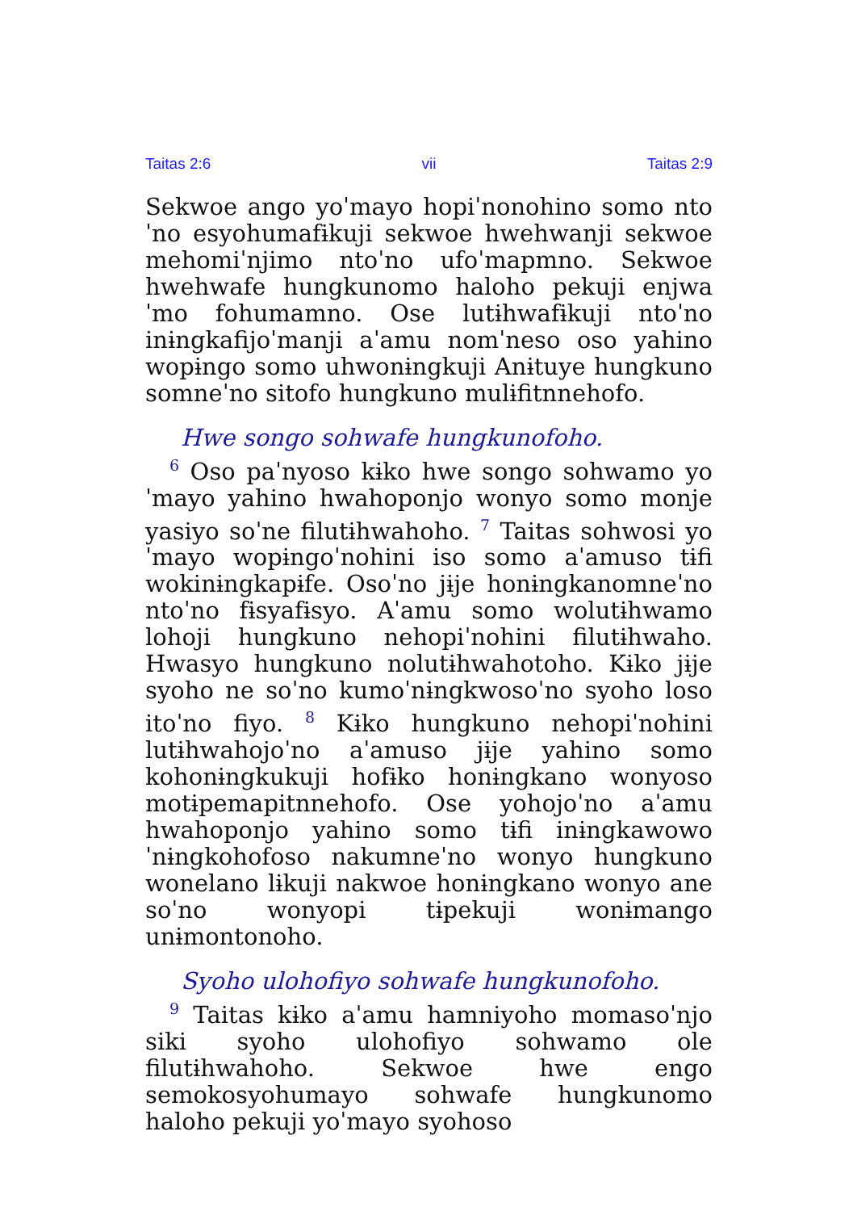Taitas 2:6 vii Taitas 2:9
Sekwoe ango yoˈmayo hopiˈnonohino somo ntoˈno esyohumafɨkuji sekwoe hwehwanji sekwoe mehomiˈnjimo ntoˈno ufoˈmapmno. Sekwoe hwehwafe hungkunomo haloho pekuji enjwaˈmo fohumamno. Ose lutɨhwafɨkuji ntoˈno inɨngkafijoˈmanji aˈamu nomˈneso oso yahino wopɨngo somo uhwonɨngkuji Anɨtuye hungkuno somneˈno sitofo hungkuno mulɨfitnnehofo.
Hwe songo sohwafe hungkunofoho.
<sup>6</sup> Oso paˈnyoso kɨko hwe songo sohwamo yoˈmayo yahino hwahoponjo wonyo somo monje yasiyo soˈne filutɨhwahoho. <sup>7</sup> Taitas sohwosi yoˈmayo wopɨngoˈnohini iso somo aˈamuso tɨfi wokinɨngkapɨfe. Osoˈno jɨje honɨngkanomneˈno ntoˈno fɨsyafɨsyo. Aˈamu somo wolutɨhwamo lohoji hungkuno nehopiˈnohini filutɨhwaho. Hwasyo hungkuno nolutɨhwahotoho. Kɨko jɨje syoho ne soˈno kumoˈnɨngkwosoˈno syoho loso itoˈno fiyo. <sup>8</sup> Kɨko hungkuno nehopiˈnohini lutɨhwahojoˈno aˈamuso jɨje yahino somo kohonɨngkukuji hofɨko honɨngkano wonyoso motɨpemapitnnehofo. Ose yohojoˈno aˈamu hwahoponjo yahino somo tɨfi inɨngkawowoˈnɨngkohofoso nakumneˈno wonyo hungkuno wonelano lɨkuji nakwoe honɨngkano wonyo ane soˈno wonyopi tɨpekuji wonɨmango unɨmontonoho.
Syoho ulohofiyo sohwafe hungkunofoho.
<sup>9</sup> Taitas kɨko aˈamu hamniyoho momasoˈnjo siki syoho ulohofiyo sohwamo ole filutɨhwahoho. Sekwoe hwe engo semokosyohumayo sohwafe hungkunomo haloho pekuji yoˈmayo syohoso